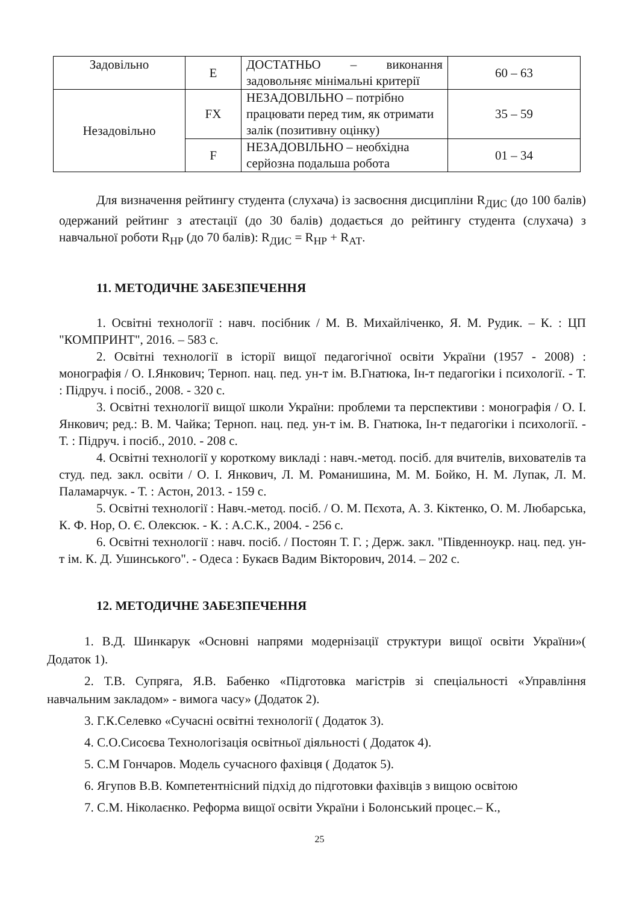| Задовільно | E | ДОСТАТНЬО – виконання задовольняє мінімальні критерії | 60 – 63 |
| Незадовільно | FX | НЕЗАДОВІЛЬНО – потрібно працювати перед тим, як отримати залік (позитивну оцінку) | 35 – 59 |
| | F | НЕЗАДОВІЛЬНО – необхідна серйозна подальша робота | 01 – 34 |
Для визначення рейтингу студента (слухача) із засвоєння дисципліни R<sub>ДИС</sub> (до 100 балів) одержаний рейтинг з атестації (до 30 балів) додається до рейтингу студента (слухача) з навчальної роботи R<sub>НР</sub> (до 70 балів): R<sub>ДИС</sub> = R<sub>НР</sub> + R<sub>АТ</sub>.
11. МЕТОДИЧНЕ ЗАБЕЗПЕЧЕННЯ
1. Освітні технології : навч. посібник / М. В. Михайліченко, Я. М. Рудик. – К. : ЦП "КОМПРИНТ", 2016. – 583 с.
2. Освітні технології в історії вищої педагогічної освіти України (1957 - 2008) : монографія / О. І.Янкович; Терноп. нац. пед. ун-т ім. В.Гнатюка, Ін-т педагогіки і психології. - Т. : Підруч. і посіб., 2008. - 320 с.
3. Освітні технології вищої школи України: проблеми та перспективи : монографія / О. І. Янкович; ред.: В. М. Чайка; Терноп. нац. пед. ун-т ім. В. Гнатюка, Ін-т педагогіки і психології. - Т. : Підруч. і посіб., 2010. - 208 с.
4. Освітні технології у короткому викладі : навч.-метод. посіб. для вчителів, вихователів та студ. пед. закл. освіти / О. І. Янкович, Л. М. Романишина, М. М. Бойко, Н. М. Лупак, Л. М. Паламарчук. - Т. : Астон, 2013. - 159 с.
5. Освітні технології : Навч.-метод. посіб. / О. М. Пєхота, А. З. Кіктенко, О. М. Любарська, К. Ф. Нор, О. Є. Олексюк. - К. : А.С.К., 2004. - 256 с.
6. Освітні технології : навч. посіб. / Постоян Т. Г. ; Держ. закл. "Південноукр. нац. пед. ун-т ім. К. Д. Ушинського". - Одеса : Букаєв Вадим Вікторович, 2014. – 202 с.
12. МЕТОДИЧНЕ ЗАБЕЗПЕЧЕННЯ
1. В.Д. Шинкарук «Основні напрями модернізації структури вищої освіти України»( Додаток 1).
2. Т.В. Супряга, Я.В. Бабенко «Підготовка магістрів зі спеціальності «Управління навчальним закладом» - вимога часу» (Додаток 2).
3. Г.К.Селевко «Сучасні освітні технології ( Додаток 3).
4. С.О.Сисоєва Технологізація освітньої діяльності ( Додаток 4).
5. С.М Гончаров. Модель сучасного фахівця ( Додаток 5).
6. Ягупов В.В. Компетентнісний підхід до підготовки фахівців з вищою освітою
7. С.М. Ніколаєнко. Реформа вищої освіти України і Болонський процес.– К.,
25